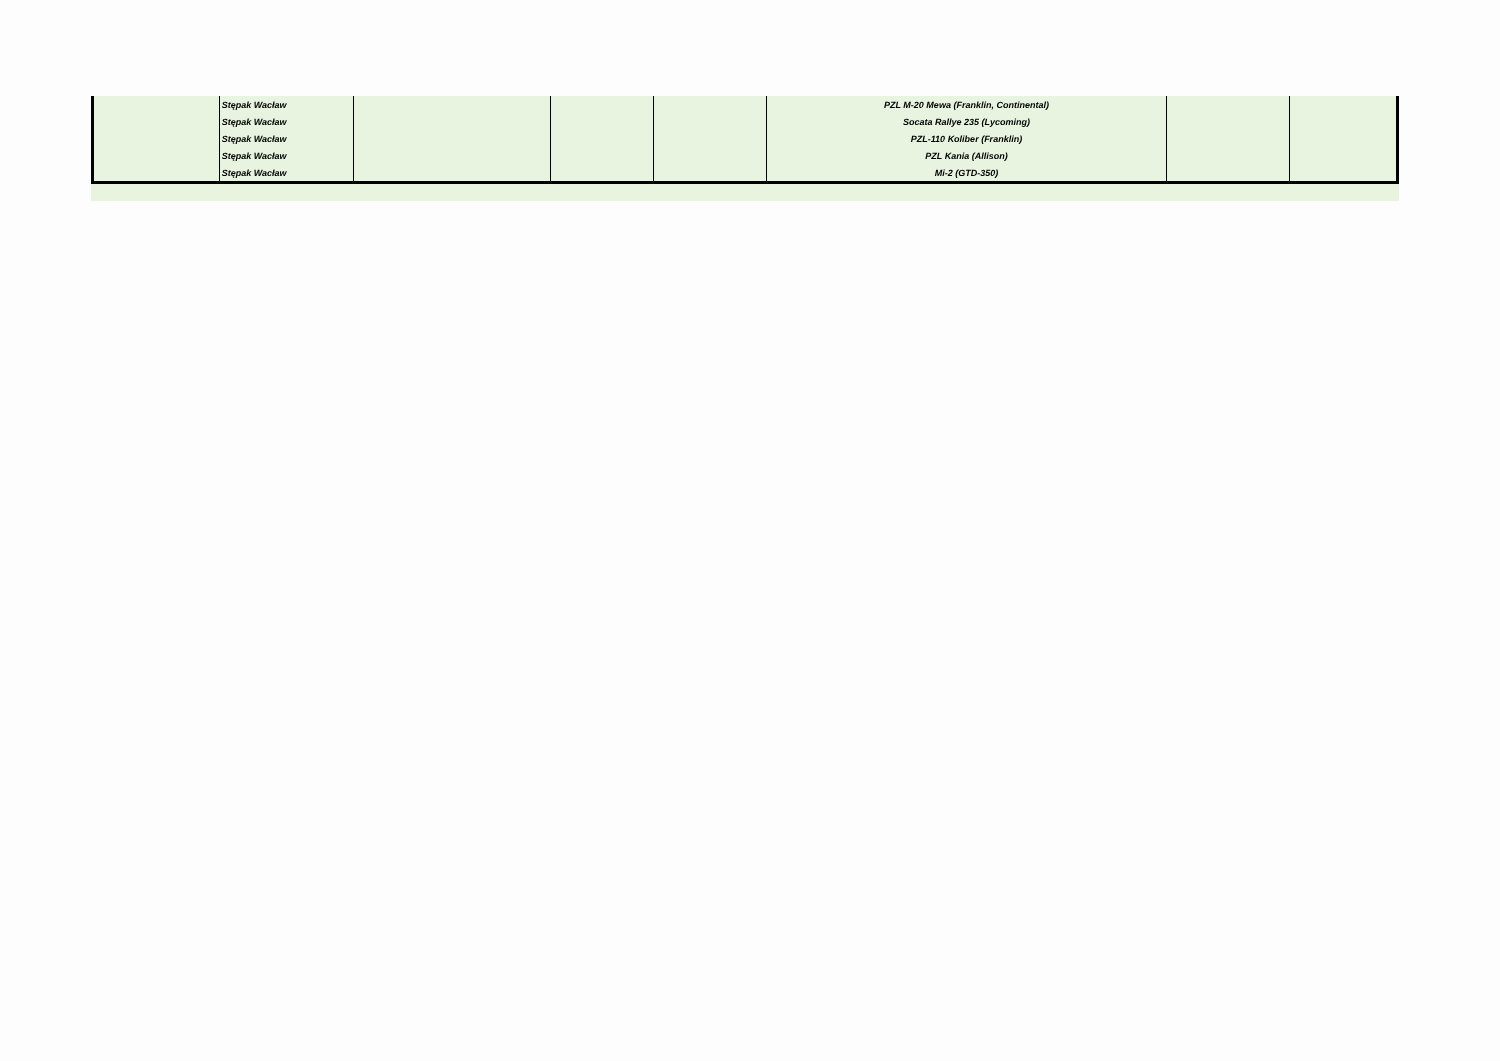| | Stępak Wacław | | | | PZL M-20 Mewa (Franklin, Continental) | | |
| | Stępak Wacław | | | | Socata Rallye 235 (Lycoming) | | |
| | Stępak Wacław | | | | PZL-110 Koliber (Franklin) | | |
| | Stępak Wacław | | | | PZL Kania (Allison) | | |
| | Stępak Wacław | | | | Mi-2 (GTD-350) | | |